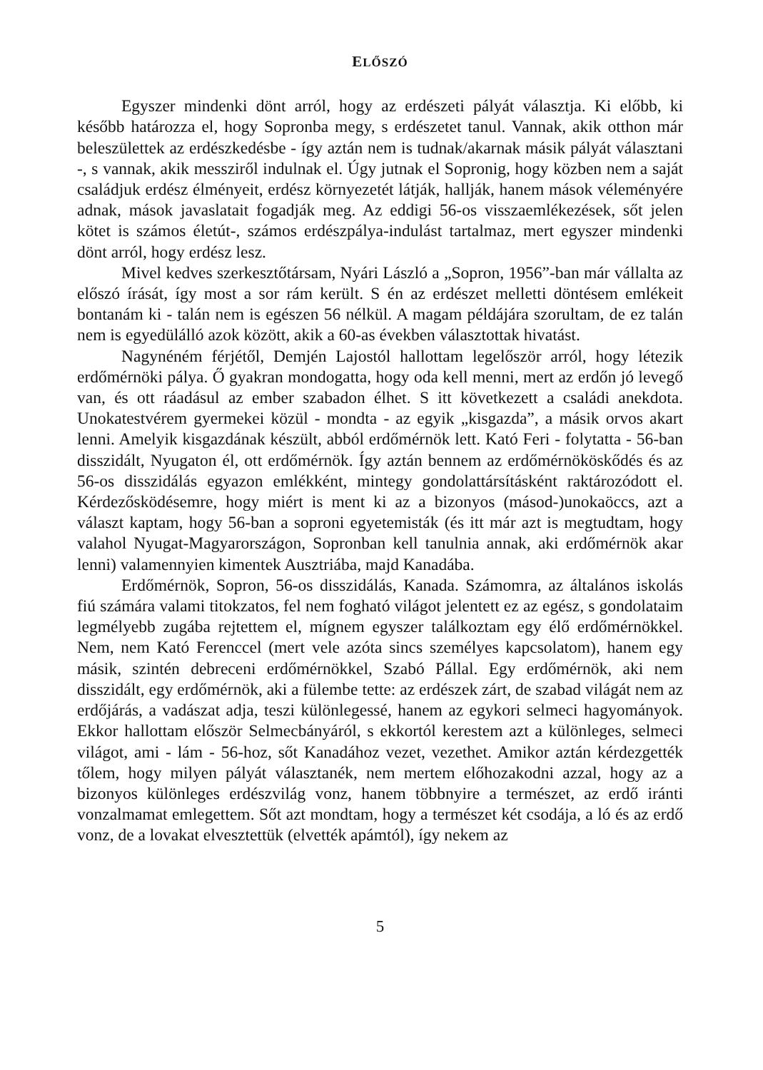ELŐSZÓ
Egyszer mindenki dönt arról, hogy az erdészeti pályát választja. Ki előbb, ki később határozza el, hogy Sopronba megy, s erdészetet tanul. Vannak, akik otthon már beleszülettek az erdészkedésbe - így aztán nem is tudnak/akarnak másik pályát választani -, s vannak, akik messziről indulnak el. Úgy jutnak el Sopronig, hogy közben nem a saját családjuk erdész élményeit, erdész környezetét látják, hallják, hanem mások véleményére adnak, mások javaslatait fogadják meg. Az eddigi 56-os visszaemlékezések, sőt jelen kötet is számos életút-, számos erdészpálya-indulást tartalmaz, mert egyszer mindenki dönt arról, hogy erdész lesz.
Mivel kedves szerkesztőtársam, Nyári László a „Sopron, 1956”-ban már vállalta az előszó írását, így most a sor rám került. S én az erdészet melletti döntésem emlékeit bontanám ki - talán nem is egészen 56 nélkül. A magam példájára szorultam, de ez talán nem is egyedülálló azok között, akik a 60-as években választottak hivatást.
Nagynéném férjétől, Demjén Lajostól hallottam legelőször arról, hogy létezik erdőmérnöki pálya. Ő gyakran mondogatta, hogy oda kell menni, mert az erdőn jó levegő van, és ott ráadásul az ember szabadon élhet. S itt következett a családi anekdota. Unokatestvérem gyermekei közül - mondta - az egyik „kisgazda”, a másik orvos akart lenni. Amelyik kisgazdának készült, abból erdőmérnök lett. Kató Feri - folytatta - 56-ban disszidált, Nyugaton él, ott erdőmérnök. Így aztán bennem az erdőmérnököskődés és az 56-os disszidálás egyazon emlékként, mintegy gondolattársításként raktározódott el. Kérdezősködésemre, hogy miért is ment ki az a bizonyos (másod-)unokaöccs, azt a választ kaptam, hogy 56-ban a soproni egyetemisták (és itt már azt is megtudtam, hogy valahol Nyugat-Magyarországon, Sopronban kell tanulnia annak, aki erdőmérnök akar lenni) valamennyien kimentek Ausztriába, majd Kanadába.
Erdőmérnök, Sopron, 56-os disszidálás, Kanada. Számomra, az általános iskolás fiú számára valami titokzatos, fel nem fogható világot jelentett ez az egész, s gondolataim legmélyebb zugába rejtettem el, mígnem egyszer találkoztam egy élő erdőmérnökkel. Nem, nem Kató Ferenccel (mert vele azóta sincs személyes kapcsolatom), hanem egy másik, szintén debreceni erdőmérnökkel, Szabó Pállal. Egy erdőmérnök, aki nem disszidált, egy erdőmérnök, aki a fülembe tette: az erdészek zárt, de szabad világát nem az erdőjárás, a vadászat adja, teszi különlegessé, hanem az egykori selmeci hagyományok. Ekkor hallottam először Selmecbányáról, s ekkortól kerestem azt a különleges, selmeci világot, ami - lám - 56-hoz, sőt Kanadához vezet, vezethet. Amikor aztán kérdezgették tőlem, hogy milyen pályát választanék, nem mertem előhozakodni azzal, hogy az a bizonyos különleges erdészvilág vonz, hanem többnyire a természet, az erdő iránti vonzalmamat emlegettem. Sőt azt mondtam, hogy a természet két csodája, a ló és az erdő vonz, de a lovakat elvesztettük (elvették apámtól), így nekem az
5